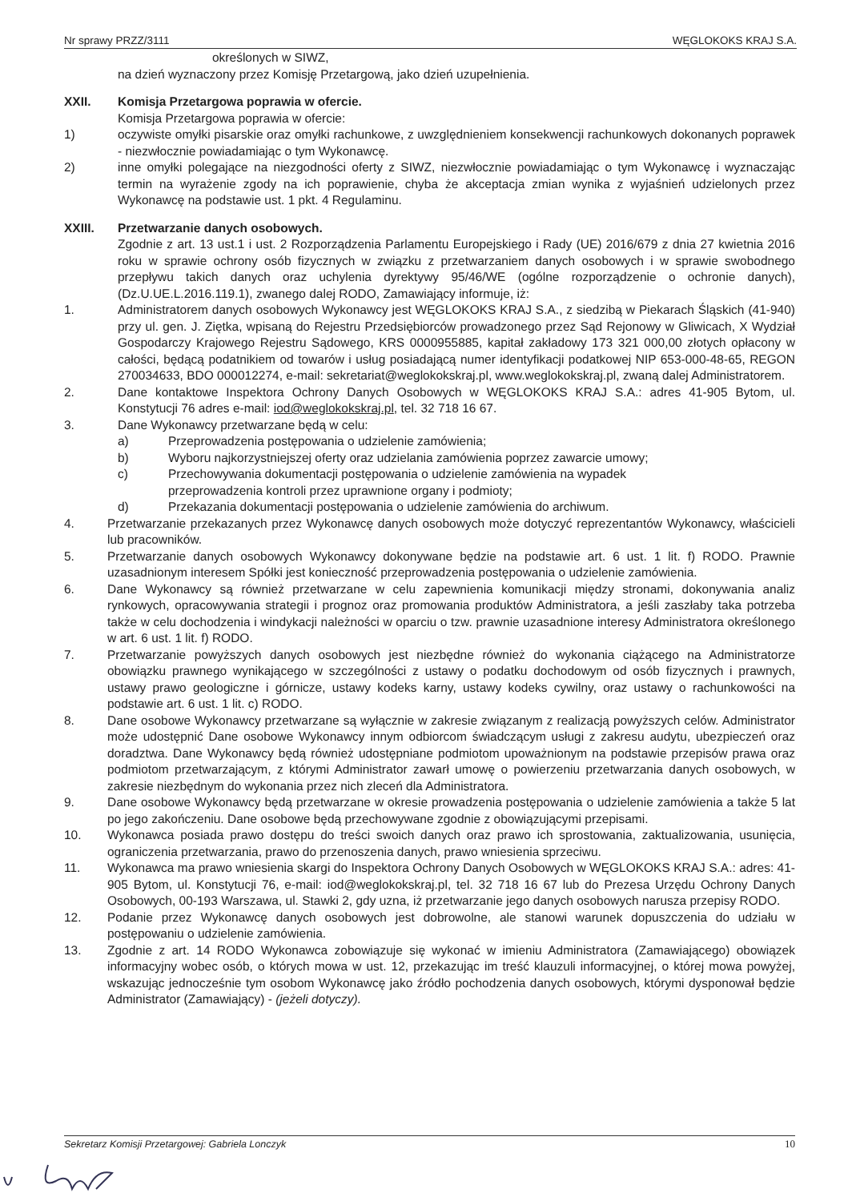Nr sprawy PRZZ/3111 WĘGLOKOKS KRAJ S.A.
określonych w SIWZ,
na dzień wyznaczony przez Komisję Przetargową, jako dzień uzupełnienia.
XXII. Komisja Przetargowa poprawia w ofercie.
Komisja Przetargowa poprawia w ofercie:
1) oczywiste omyłki pisarskie oraz omyłki rachunkowe, z uwzględnieniem konsekwencji rachunkowych dokonanych poprawek - niezwłocznie powiadamiając o tym Wykonawcę.
2) inne omyłki polegające na niezgodności oferty z SIWZ, niezwłocznie powiadamiając o tym Wykonawcę i wyznaczając termin na wyrażenie zgody na ich poprawienie, chyba że akceptacja zmian wynika z wyjaśnień udzielonych przez Wykonawcę na podstawie ust. 1 pkt. 4 Regulaminu.
XXIII. Przetwarzanie danych osobowych.
Zgodnie z art. 13 ust.1 i ust. 2 Rozporządzenia Parlamentu Europejskiego i Rady (UE) 2016/679 z dnia 27 kwietnia 2016 roku w sprawie ochrony osób fizycznych w związku z przetwarzaniem danych osobowych i w sprawie swobodnego przepływu takich danych oraz uchylenia dyrektywy 95/46/WE (ogólne rozporządzenie o ochronie danych), (Dz.U.UE.L.2016.119.1), zwanego dalej RODO, Zamawiający informuje, iż:
1. Administratorem danych osobowych Wykonawcy jest WĘGLOKOKS KRAJ S.A., z siedzibą w Piekarach Śląskich (41-940) przy ul. gen. J. Ziętka, wpisaną do Rejestru Przedsiębiorców prowadzonego przez Sąd Rejonowy w Gliwicach, X Wydział Gospodarczy Krajowego Rejestru Sądowego, KRS 0000955885, kapitał zakładowy 173 321 000,00 złotych opłacony w całości, będącą podatnikiem od towarów i usług posiadającą numer identyfikacji podatkowej NIP 653-000-48-65, REGON 270034633, BDO 000012274, e-mail: sekretariat@weglokokskraj.pl, www.weglokokskraj.pl, zwaną dalej Administratorem.
2. Dane kontaktowe Inspektora Ochrony Danych Osobowych w WĘGLOKOKS KRAJ S.A.: adres 41-905 Bytom, ul. Konstytucji 76 adres e-mail: iod@weglokokskraj.pl, tel. 32 718 16 67.
3. Dane Wykonawcy przetwarzane będą w celu:
a) Przeprowadzenia postępowania o udzielenie zamówienia;
b) Wyboru najkorzystniejszej oferty oraz udzielania zamówienia poprzez zawarcie umowy;
c) Przechowywania dokumentacji postępowania o udzielenie zamówienia na wypadek
przeprowadzenia kontroli przez uprawnione organy i podmioty;
d) Przekazania dokumentacji postępowania o udzielenie zamówienia do archiwum.
4. Przetwarzanie przekazanych przez Wykonawcę danych osobowych może dotyczyć reprezentantów Wykonawcy, właścicieli lub pracowników.
5. Przetwarzanie danych osobowych Wykonawcy dokonywane będzie na podstawie art. 6 ust. 1 lit. f) RODO. Prawnie uzasadnionym interesem Spółki jest konieczność przeprowadzenia postępowania o udzielenie zamówienia.
6. Dane Wykonawcy są również przetwarzane w celu zapewnienia komunikacji między stronami, dokonywania analiz rynkowych, opracowywania strategii i prognoz oraz promowania produktów Administratora, a jeśli zaszłaby taka potrzeba także w celu dochodzenia i windykacji należności w oparciu o tzw. prawnie uzasadnione interesy Administratora określonego w art. 6 ust. 1 lit. f) RODO.
7. Przetwarzanie powyższych danych osobowych jest niezbędne również do wykonania ciążącego na Administratorze obowiązku prawnego wynikającego w szczególności z ustawy o podatku dochodowym od osób fizycznych i prawnych, ustawy prawo geologiczne i górnicze, ustawy kodeks karny, ustawy kodeks cywilny, oraz ustawy o rachunkowości na podstawie art. 6 ust. 1 lit. c) RODO.
8. Dane osobowe Wykonawcy przetwarzane są wyłącznie w zakresie związanym z realizacją powyższych celów. Administrator może udostępnić Dane osobowe Wykonawcy innym odbiorcom świadczącym usługi z zakresu audytu, ubezpieczeń oraz doradztwa. Dane Wykonawcy będą również udostępniane podmiotom upoważnionym na podstawie przepisów prawa oraz podmiotom przetwarzającym, z którymi Administrator zawarł umowę o powierzeniu przetwarzania danych osobowych, w zakresie niezbędnym do wykonania przez nich zleceń dla Administratora.
9. Dane osobowe Wykonawcy będą przetwarzane w okresie prowadzenia postępowania o udzielenie zamówienia a także 5 lat po jego zakończeniu. Dane osobowe będą przechowywane zgodnie z obowiązującymi przepisami.
10. Wykonawca posiada prawo dostępu do treści swoich danych oraz prawo ich sprostowania, zaktualizowania, usunięcia, ograniczenia przetwarzania, prawo do przenoszenia danych, prawo wniesienia sprzeciwu.
11. Wykonawca ma prawo wniesienia skargi do Inspektora Ochrony Danych Osobowych w WĘGLOKOKS KRAJ S.A.: adres: 41-905 Bytom, ul. Konstytucji 76, e-mail: iod@weglokokskraj.pl, tel. 32 718 16 67 lub do Prezesa Urzędu Ochrony Danych Osobowych, 00-193 Warszawa, ul. Stawki 2, gdy uzna, iż przetwarzanie jego danych osobowych narusza przepisy RODO.
12. Podanie przez Wykonawcę danych osobowych jest dobrowolne, ale stanowi warunek dopuszczenia do udziału w postępowaniu o udzielenie zamówienia.
13. Zgodnie z art. 14 RODO Wykonawca zobowiązuje się wykonać w imieniu Administratora (Zamawiającego) obowiązek informacyjny wobec osób, o których mowa w ust. 12, przekazując im treść klauzuli informacyjnej, o której mowa powyżej, wskazując jednocześnie tym osobom Wykonawcę jako źródło pochodzenia danych osobowych, którymi dysponował będzie Administrator (Zamawiający) - (jeżeli dotyczy).
Sekretarz Komisji Przetargowej: Gabriela Lonczyk 10